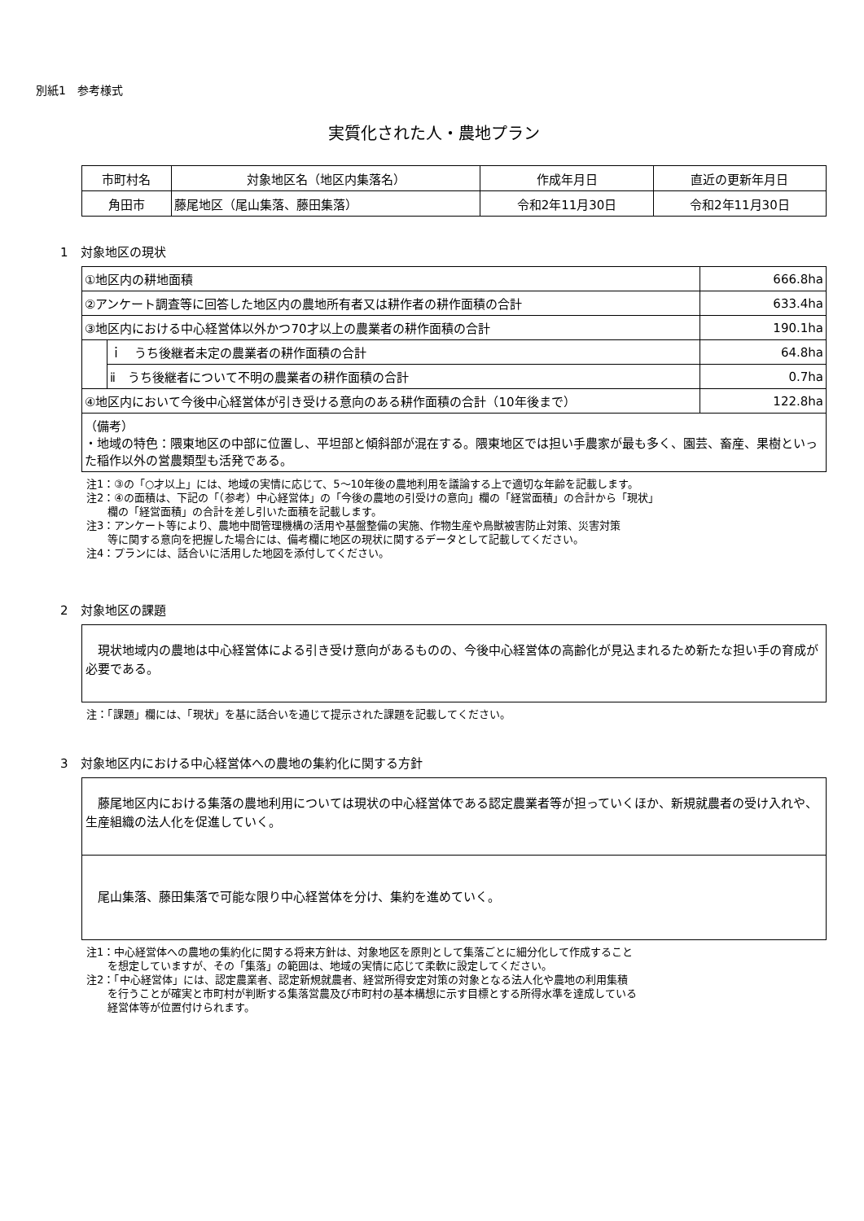別紙1　参考様式
実質化された人・農地プラン
| 市町村名 | 対象地区名（地区内集落名） | 作成年月日 | 直近の更新年月日 |
| --- | --- | --- | --- |
| 角田市 | 藤尾地区（尾山集落、藤田集落） | 令和2年11月30日 | 令和2年11月30日 |
1　対象地区の現状
| ①地区内の耕地面積 | | 666.8ha |
| ②アンケート調査等に回答した地区内の農地所有者又は耕作者の耕作面積の合計 | | 633.4ha |
| ③地区内における中心経営体以外かつ70才以上の農業者の耕作面積の合計 | | 190.1ha |
| | ｉ うち後継者未定の農業者の耕作面積の合計 | 64.8ha |
| | ⅱ うち後継者について不明の農業者の耕作面積の合計 | 0.7ha |
| ④地区内において今後中心経営体が引き受ける意向のある耕作面積の合計（10年後まで） | | 122.8ha |
| （備考） ・地域の特色：隈東地区の中部に位置し、平坦部と傾斜部が混在する。隈東地区では担い手農家が最も多く、園芸、畜産、果樹といった稲作以外の営農類型も活発である。 | | |
注1：③の「○才以上」には、地域の実情に応じて、5～10年後の農地利用を議論する上で適切な年齢を記載します。
注2：④の面積は、下記の「（参考）中心経営体」の「今後の農地の引受けの意向」欄の「経営面積」の合計から「現状」
　　欄の「経営面積」の合計を差し引いた面積を記載します。
注3：アンケート等により、農地中間管理機構の活用や基盤整備の実施、作物生産や鳥獣被害防止対策、災害対策
　　等に関する意向を把握した場合には、備考欄に地区の現状に関するデータとして記載してください。
注4：プランには、話合いに活用した地図を添付してください。
2　対象地区の課題
　現状地域内の農地は中心経営体による引き受け意向があるものの、今後中心経営体の高齢化が見込まれるため新たな担い手の育成が必要である。
注：「課題」欄には、「現状」を基に話合いを通じて提示された課題を記載してください。
3　対象地区内における中心経営体への農地の集約化に関する方針
　藤尾地区内における集落の農地利用については現状の中心経営体である認定農業者等が担っていくほか、新規就農者の受け入れや、生産組織の法人化を促進していく。
　尾山集落、藤田集落で可能な限り中心経営体を分け、集約を進めていく。
注1：中心経営体への農地の集約化に関する将来方針は、対象地区を原則として集落ごとに細分化して作成すること
　　を想定していますが、その「集落」の範囲は、地域の実情に応じて柔軟に設定してください。
注2：「中心経営体」には、認定農業者、認定新規就農者、経営所得安定対策の対象となる法人化や農地の利用集積
　　を行うことが確実と市町村が判断する集落営農及び市町村の基本構想に示す目標とする所得水準を達成している
　　経営体等が位置付けられます。